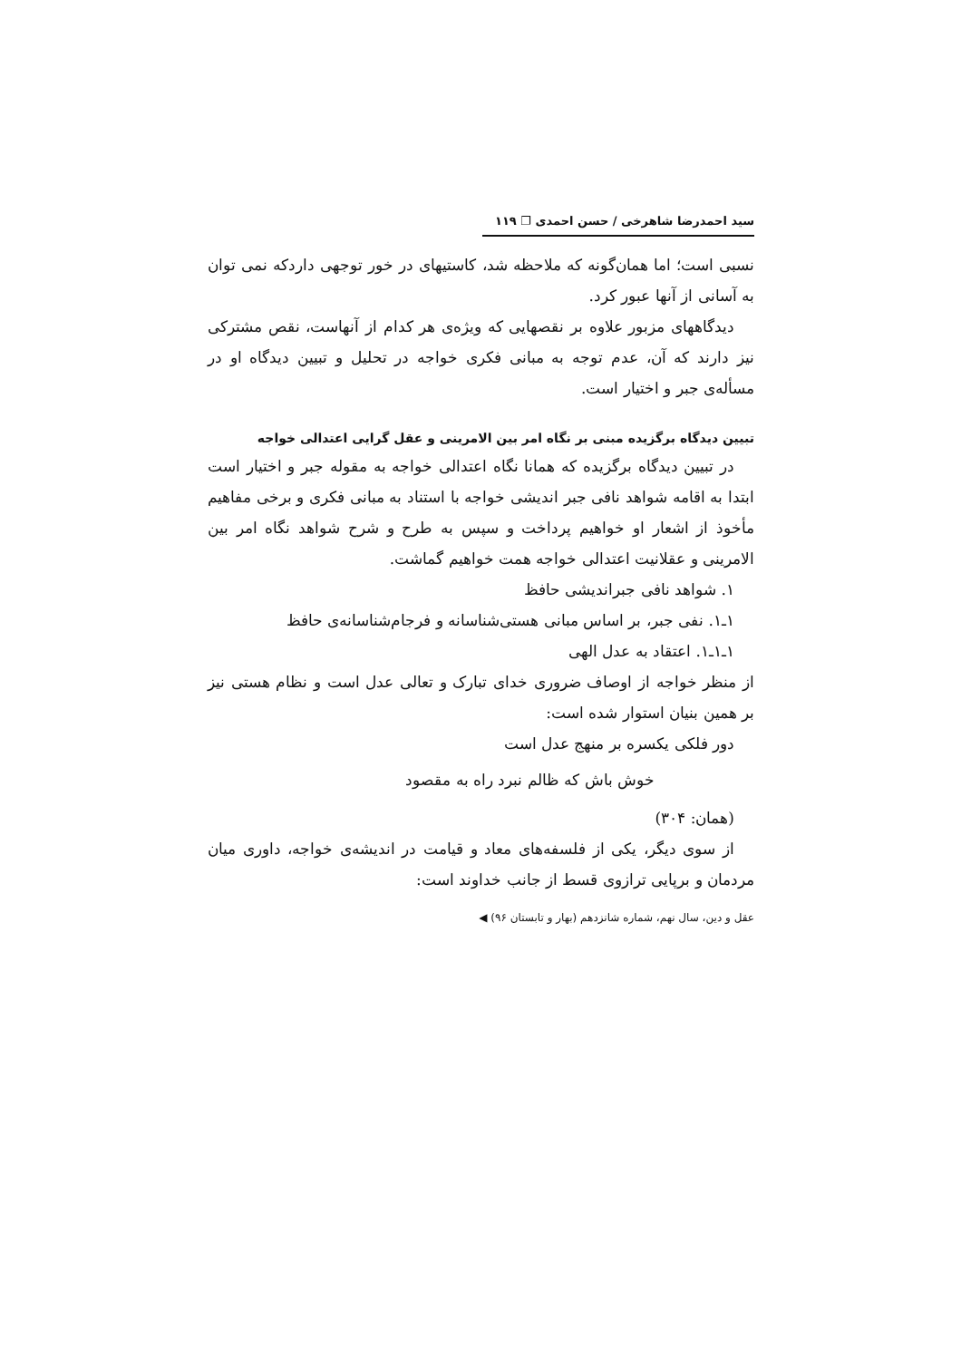سید احمدرضا شاهرخی / حسن احمدی ❐ ۱۱۹
نسبی است؛ اما همان‌گونه که ملاحظه شد، کاستیهای در خور توجهی داردکه نمی توان به آسانی از آنها عبور کرد.
دیدگاههای مزبور علاوه بر نقصهایی که ویژه‌ی هر کدام از آنهاست، نقص مشترکی نیز دارند که آن، عدم توجه به مبانی فکری خواجه در تحلیل و تبیین دیدگاه او در مسأله‌ی جبر و اختیار است.
تبیین دیدگاه برگزیده مبنی بر نگاه امر بین الامرینی و عقل گرایی اعتدالی خواجه
در تبیین دیدگاه برگزیده که همانا نگاه اعتدالی خواجه به مقوله جبر و اختیار است ابتدا به اقامه شواهد نافی جبر اندیشی خواجه با استناد به مبانی فکری و برخی مفاهیم مأخوذ از اشعار او خواهیم پرداخت و سپس به طرح و شرح شواهد نگاه امر بین الامرینی و عقلانیت اعتدالی خواجه همت خواهیم گماشت.
۱. شواهد نافی جبراندیشی حافظ
۱ـ۱. نفی جبر، بر اساس مبانی هستی‌شناسانه و فرجام‌شناسانه‌ی حافظ
۱ـ۱ـ۱. اعتقاد به عدل الهی
از منظر خواجه از اوصاف ضروری خدای تبارک و تعالی عدل است و نظام هستی نیز بر همین بنیان استوار شده است:
دور فلکی یکسره بر منهج عدل است
خوش باش که ظالم نبرد راه به مقصود
(همان: ۳۰۴)
از سوی دیگر، یکی از فلسفه‌های معاد و قیامت در اندیشه‌ی خواجه، داوری میان مردمان و برپایی ترازوی قسط از جانب خداوند است:
عقل و دین، سال نهم، شماره شانزدهم (بهار و تابستان ۹۶) ◀